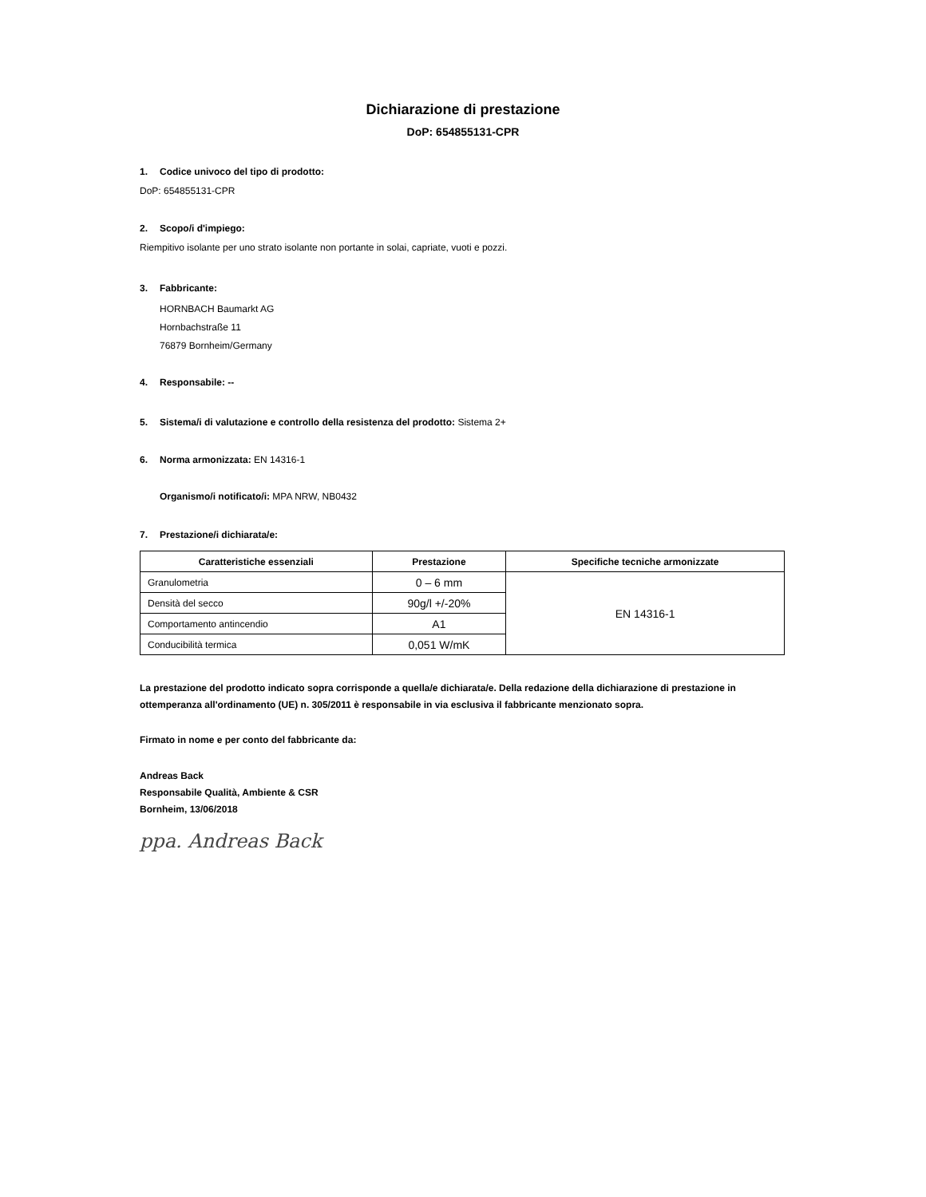Dichiarazione di prestazione
DoP: 654855131-CPR
1. Codice univoco del tipo di prodotto:
DoP: 654855131-CPR
2. Scopo/i d'impiego:
Riempitivo isolante per uno strato isolante non portante in solai, capriate, vuoti e pozzi.
3. Fabbricante:
HORNBACH Baumarkt AG
Hornbachstraße 11
76879 Bornheim/Germany
4. Responsabile: --
5. Sistema/i di valutazione e controllo della resistenza del prodotto: Sistema 2+
6. Norma armonizzata: EN 14316-1
Organismo/i notificato/i: MPA NRW, NB0432
7. Prestazione/i dichiarata/e:
| Caratteristiche essenziali | Prestazione | Specifiche tecniche armonizzate |
| --- | --- | --- |
| Granulometria | 0 – 6 mm | EN 14316-1 |
| Densità del secco | 90g/l +/-20% | |
| Comportamento antincendio | A1 | |
| Conducibilità termica | 0,051 W/mK | |
La prestazione del prodotto indicato sopra corrisponde a quella/e dichiarata/e. Della redazione della dichiarazione di prestazione in ottemperanza all'ordinamento (UE) n. 305/2011 è responsabile in via esclusiva il fabbricante menzionato sopra.
Firmato in nome e per conto del fabbricante da:
Andreas Back
Responsabile Qualità, Ambiente & CSR
Bornheim, 13/06/2018
ppa. Andreas Back